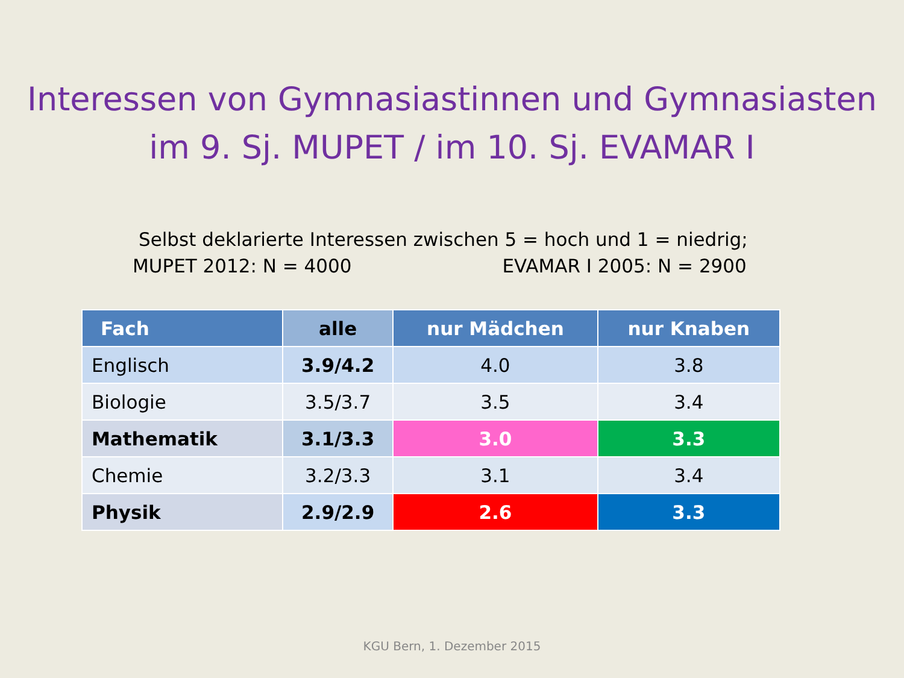Interessen von Gymnasiastinnen und Gymnasiasten
im 9. Sj. MUPET / im 10. Sj. EVAMAR I
Selbst deklarierte Interessen zwischen 5 = hoch und 1 = niedrig;
MUPET 2012: N = 4000 EVAMAR I 2005: N = 2900
| Fach | alle | nur Mädchen | nur Knaben |
| --- | --- | --- | --- |
| Englisch | 3.9/4.2 | 4.0 | 3.8 |
| Biologie | 3.5/3.7 | 3.5 | 3.4 |
| Mathematik | 3.1/3.3 | 3.0 | 3.3 |
| Chemie | 3.2/3.3 | 3.1 | 3.4 |
| Physik | 2.9/2.9 | 2.6 | 3.3 |
KGU Bern, 1. Dezember 2015